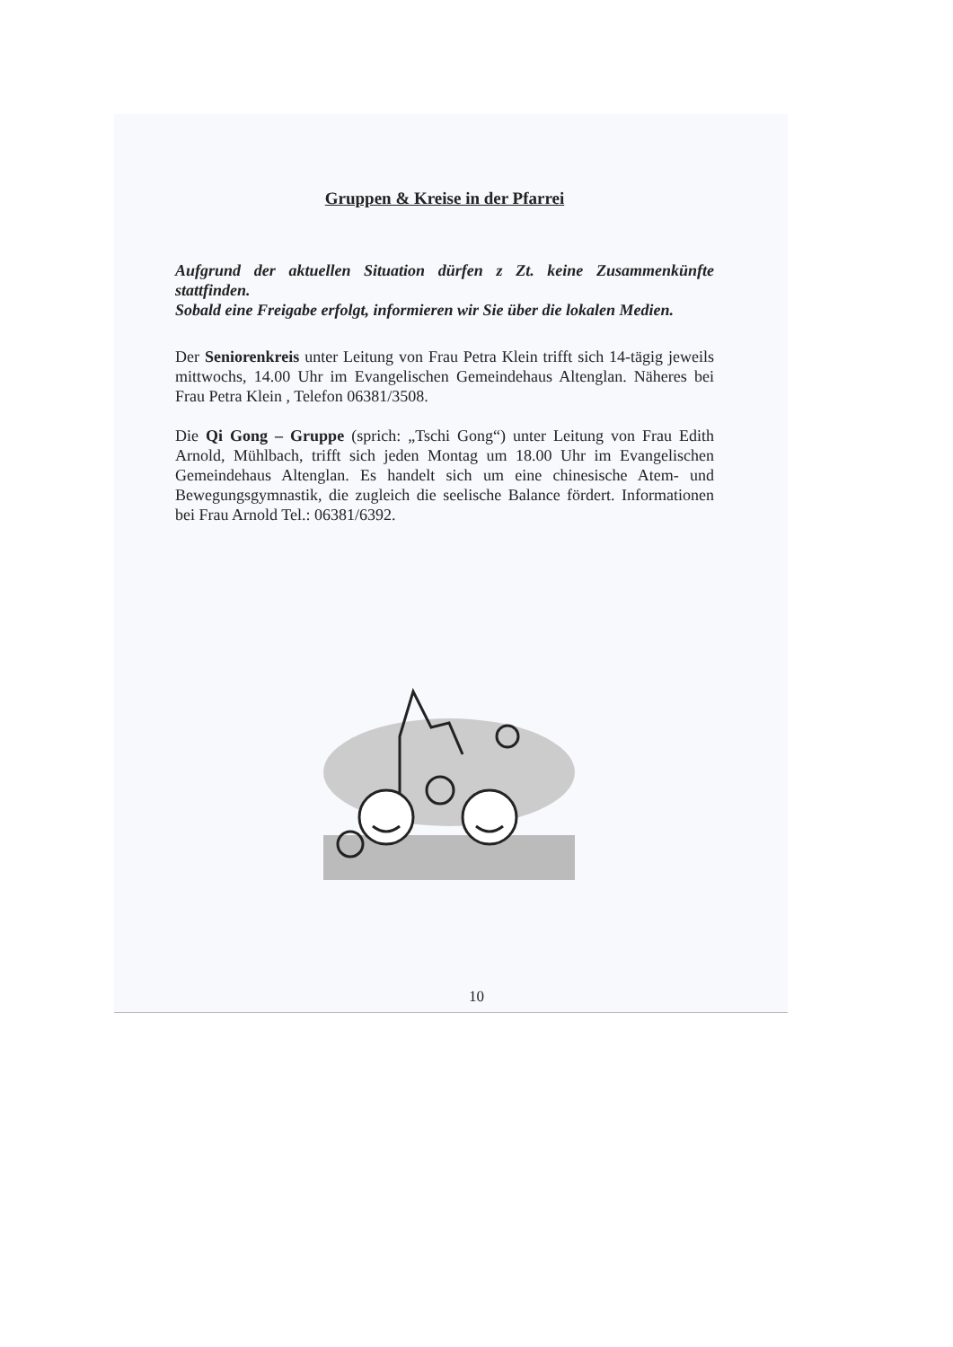Gruppen & Kreise in der Pfarrei
Aufgrund der aktuellen Situation dürfen z Zt. keine Zusammenkünfte stattfinden.
Sobald eine Freigabe erfolgt, informieren wir Sie über die lokalen Medien.
Der Seniorenkreis unter Leitung von Frau Petra Klein trifft sich 14-tägig jeweils mittwochs, 14.00 Uhr im Evangelischen Gemeindehaus Altenglan. Näheres bei Frau Petra Klein , Telefon 06381/3508.
Die Qi Gong – Gruppe (sprich: „Tschi Gong“) unter Leitung von Frau Edith Arnold, Mühlbach, trifft sich jeden Montag um 18.00 Uhr im Evangelischen Gemeindehaus Altenglan. Es handelt sich um eine chinesische Atem- und Bewegungsgymnastik, die zugleich die seelische Balance fördert. Informationen bei Frau Arnold Tel.: 06381/6392.
10